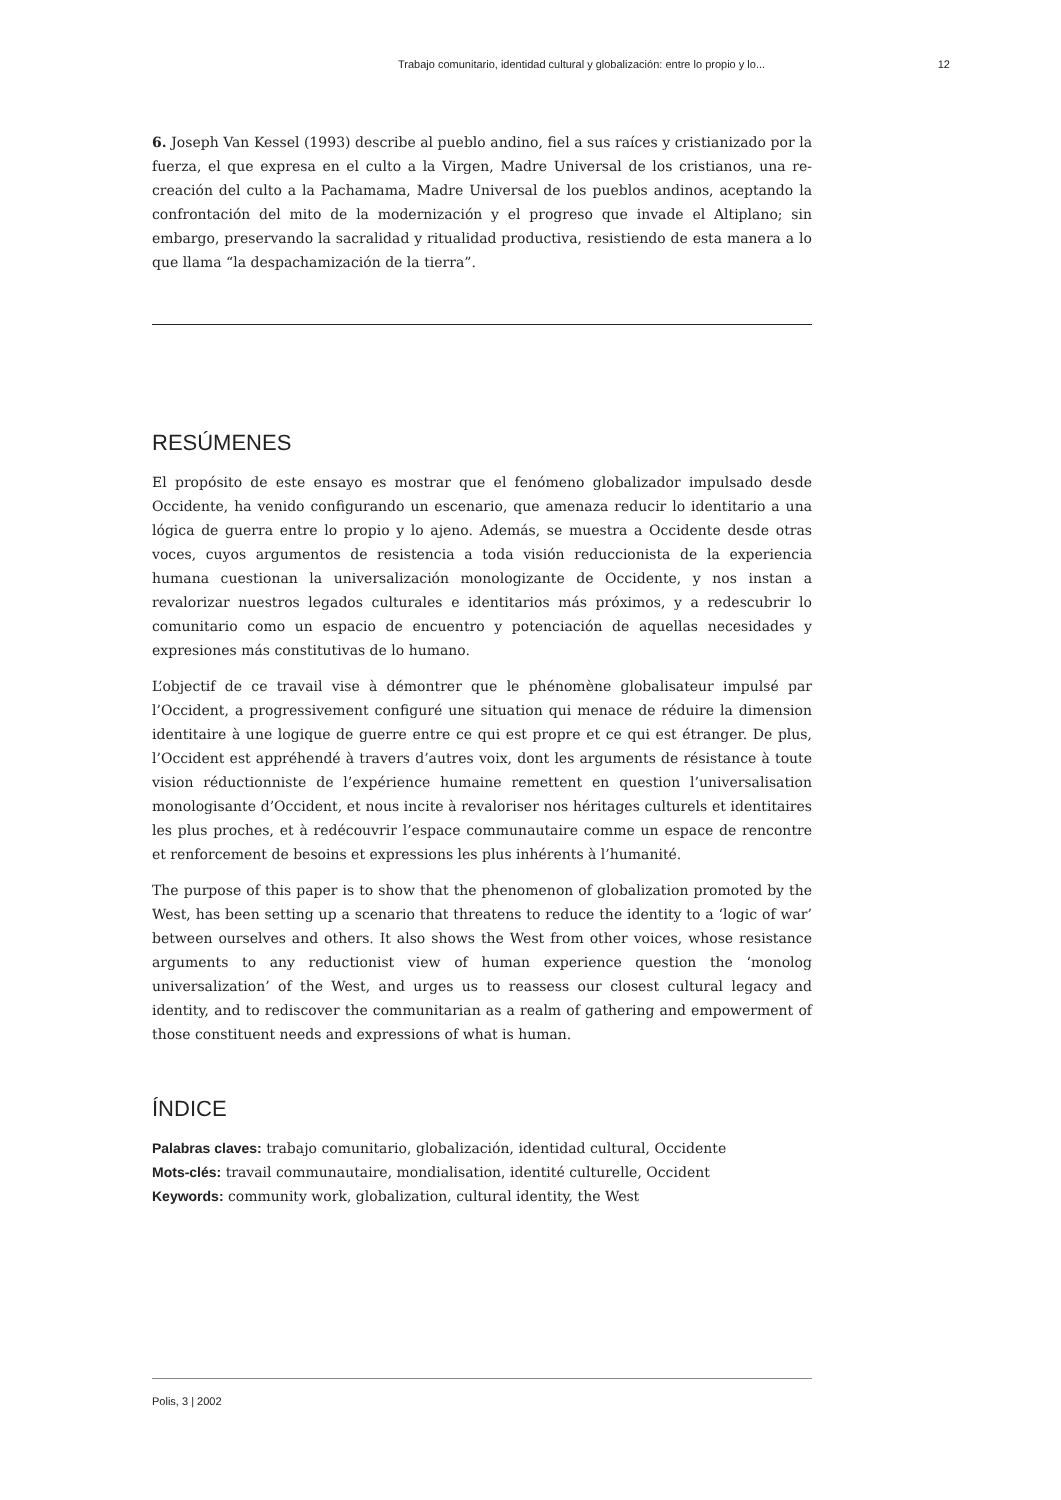Trabajo comunitario, identidad cultural y globalización: entre lo propio y lo... 12
6. Joseph Van Kessel (1993) describe al pueblo andino, fiel a sus raíces y cristianizado por la fuerza, el que expresa en el culto a la Virgen, Madre Universal de los cristianos, una re-creación del culto a la Pachamama, Madre Universal de los pueblos andinos, aceptando la confrontación del mito de la modernización y el progreso que invade el Altiplano; sin embargo, preservando la sacralidad y ritualidad productiva, resistiendo de esta manera a lo que llama “la despachamización de la tierra”.
RESÚMENES
El propósito de este ensayo es mostrar que el fenómeno globalizador impulsado desde Occidente, ha venido configurando un escenario, que amenaza reducir lo identitario a una lógica de guerra entre lo propio y lo ajeno. Además, se muestra a Occidente desde otras voces, cuyos argumentos de resistencia a toda visión reduccionista de la experiencia humana cuestionan la universalización monologizante de Occidente, y nos instan a revalorizar nuestros legados culturales e identitarios más próximos, y a redescubrir lo comunitario como un espacio de encuentro y potenciación de aquellas necesidades y expresiones más constitutivas de lo humano.
L’objectif de ce travail vise à démontrer que le phénomène globalisateur impulsé par l’Occident, a progressivement configuré une situation qui menace de réduire la dimension identitaire à une logique de guerre entre ce qui est propre et ce qui est étranger. De plus, l’Occident est appréhendé à travers d’autres voix, dont les arguments de résistance à toute vision réductionniste de l’expérience humaine remettent en question l’universalisation monologisante d’Occident, et nous incite à revaloriser nos héritages culturels et identitaires les plus proches, et à redécouvrir l’espace communautaire comme un espace de rencontre et renforcement de besoins et expressions les plus inhérents à l’humanité.
The purpose of this paper is to show that the phenomenon of globalization promoted by the West, has been setting up a scenario that threatens to reduce the identity to a ‘logic of war’ between ourselves and others. It also shows the West from other voices, whose resistance arguments to any reductionist view of human experience question the ‘monolog universalization’ of the West, and urges us to reassess our closest cultural legacy and identity, and to rediscover the communitarian as a realm of gathering and empowerment of those constituent needs and expressions of what is human.
ÍNDICE
Palabras claves: trabajo comunitario, globalización, identidad cultural, Occidente
Mots-clés: travail communautaire, mondialisation, identité culturelle, Occident
Keywords: community work, globalization, cultural identity, the West
Polis, 3 | 2002